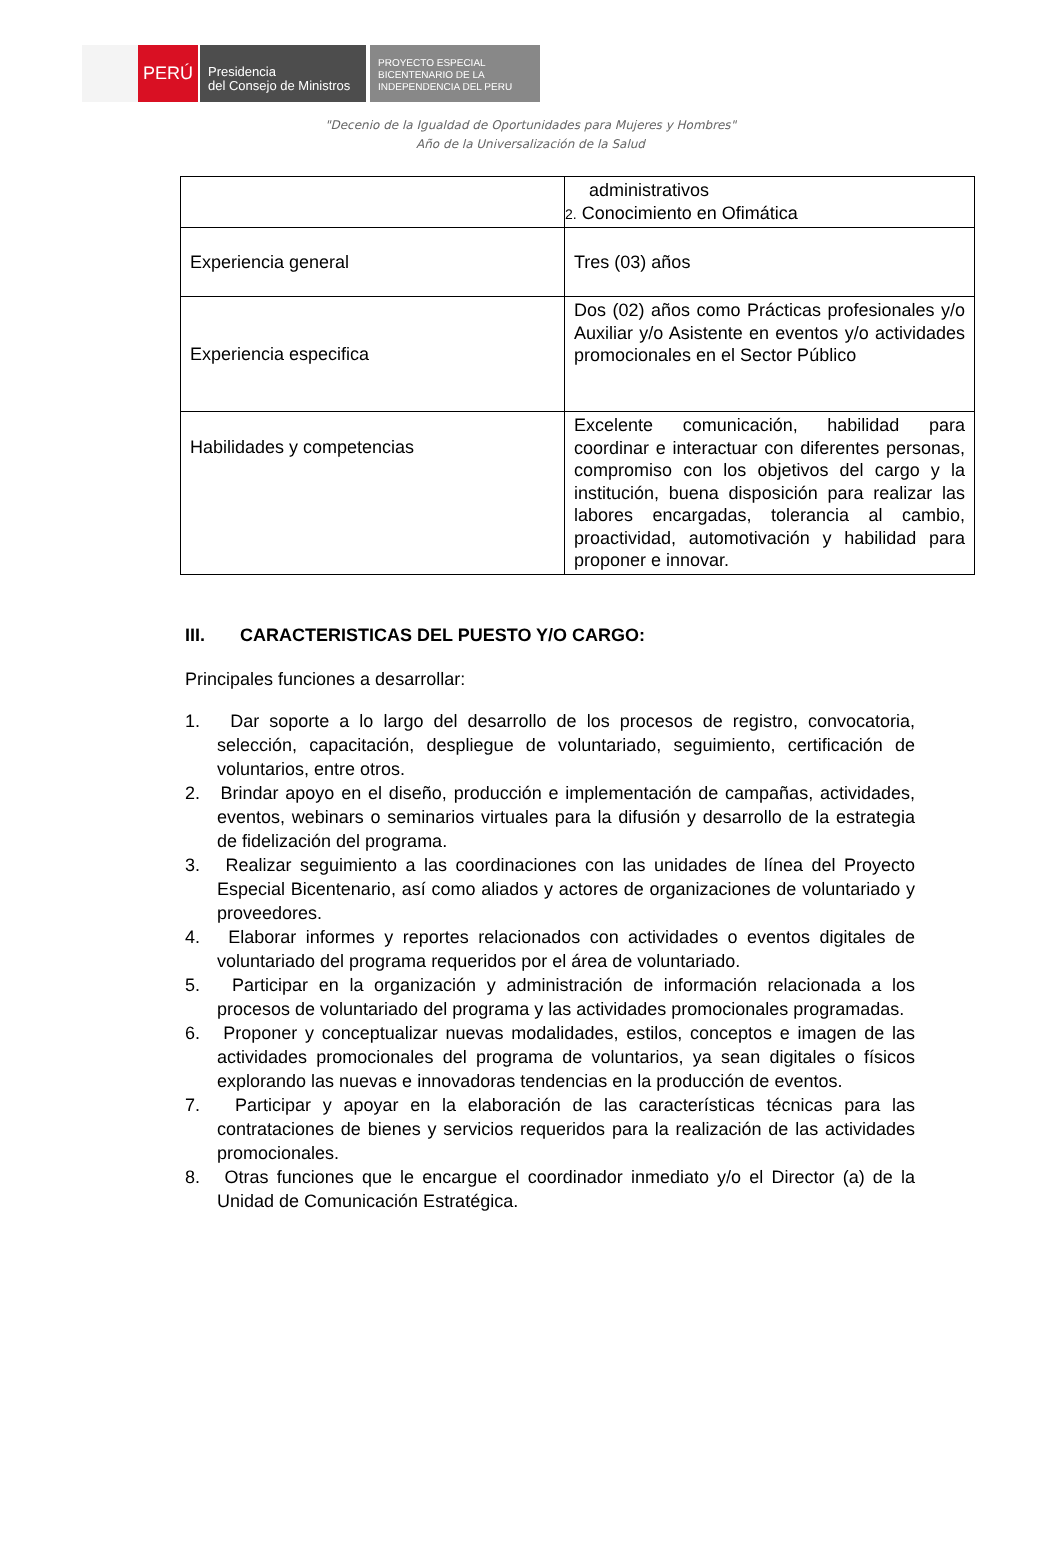PERÚ
Presidencia
del Consejo de Ministros
PROYECTO ESPECIAL
BICENTENARIO DE LA
INDEPENDENCIA DEL PERU
"Decenio de la Igualdad de Oportunidades para Mujeres y Hombres"
Año de la Universalización de la Salud
| | administrativos 2. Conocimiento en Ofimática |
| Experiencia general | Tres (03) años |
| Experiencia especifica | Dos (02) años como Prácticas profesionales y/o Auxiliar y/o Asistente en eventos y/o actividades promocionales en el Sector Público |
| Habilidades y competencias | Excelente comunicación, habilidad para coordinar e interactuar con diferentes personas, compromiso con los objetivos del cargo y la institución, buena disposición para realizar las labores encargadas, tolerancia al cambio, proactividad, automotivación y habilidad para proponer e innovar. |
III. CARACTERISTICAS DEL PUESTO Y/O CARGO:
Principales funciones a desarrollar:
1. Dar soporte a lo largo del desarrollo de los procesos de registro, convocatoria, selección, capacitación, despliegue de voluntariado, seguimiento, certificación de voluntarios, entre otros.
2. Brindar apoyo en el diseño, producción e implementación de campañas, actividades, eventos, webinars o seminarios virtuales para la difusión y desarrollo de la estrategia de fidelización del programa.
3. Realizar seguimiento a las coordinaciones con las unidades de línea del Proyecto Especial Bicentenario, así como aliados y actores de organizaciones de voluntariado y proveedores.
4. Elaborar informes y reportes relacionados con actividades o eventos digitales de voluntariado del programa requeridos por el área de voluntariado.
5. Participar en la organización y administración de información relacionada a los procesos de voluntariado del programa y las actividades promocionales programadas.
6. Proponer y conceptualizar nuevas modalidades, estilos, conceptos e imagen de las actividades promocionales del programa de voluntarios, ya sean digitales o físicos explorando las nuevas e innovadoras tendencias en la producción de eventos.
7. Participar y apoyar en la elaboración de las características técnicas para las contrataciones de bienes y servicios requeridos para la realización de las actividades promocionales.
8. Otras funciones que le encargue el coordinador inmediato y/o el Director (a) de la Unidad de Comunicación Estratégica.